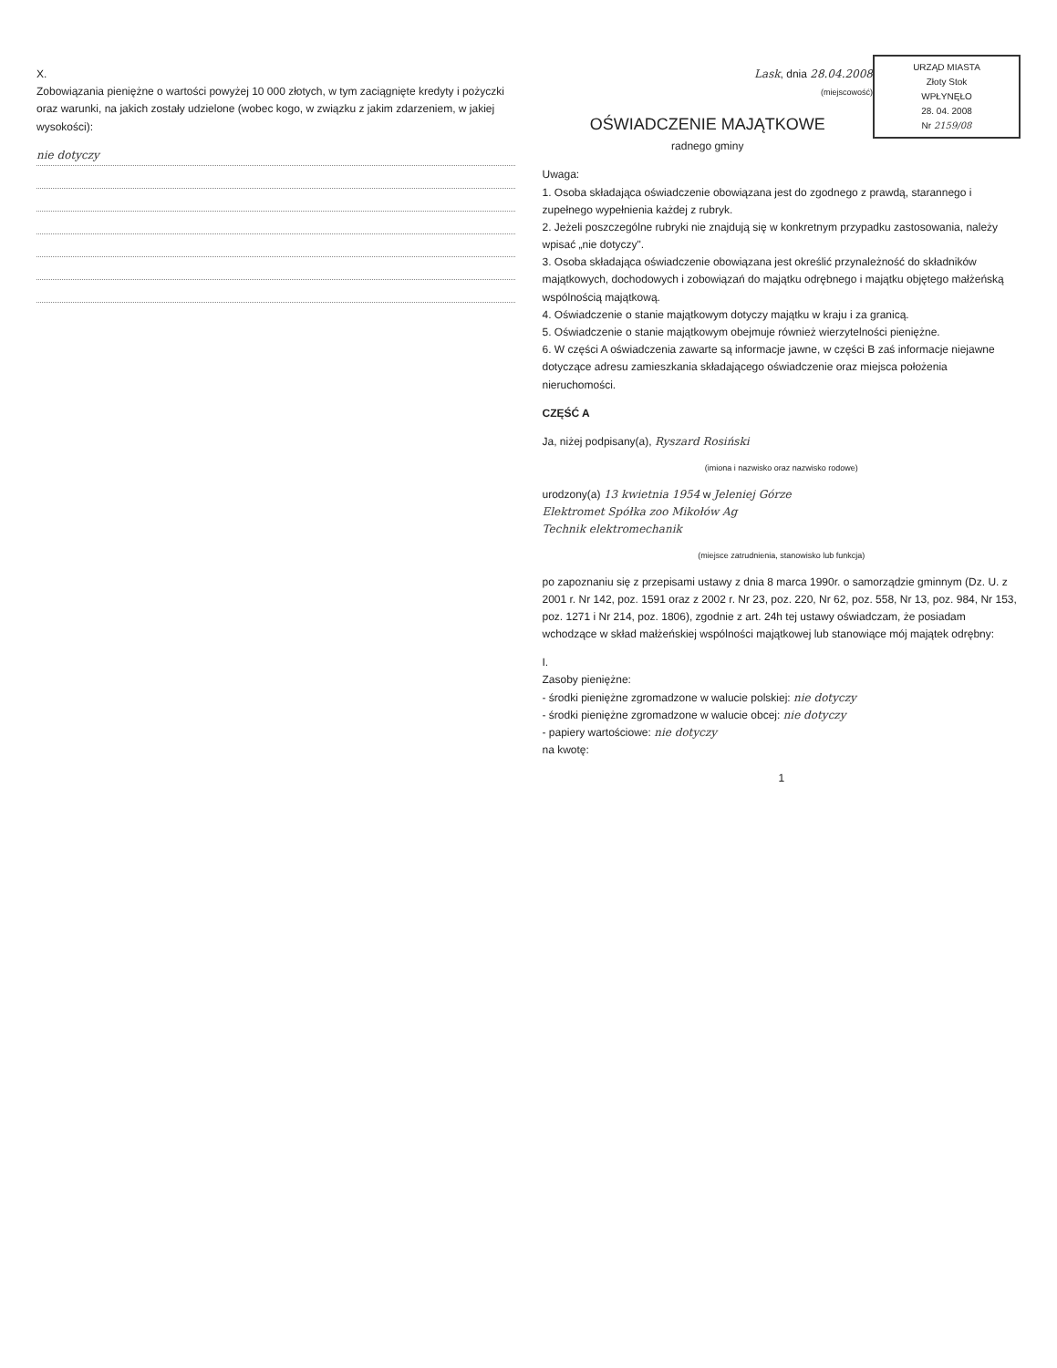X.
Zobowiązania pieniężne o wartości powyżej 10 000 złotych, w tym zaciągnięte kredyty i pożyczki oraz warunki, na jakich zostały udzielone (wobec kogo, w związku z jakim zdarzeniem, w jakiej wysokości):
nie dotyczy
URZĄD MIASTA
Złoty Stok
WPŁYNĘŁO
28. 04. 2008
Nr 2159/08
Lask, dnia 28.04.2008
(miejscowość)
OŚWIADCZENIE MAJĄTKOWE
radnego gminy
Uwaga:
1. Osoba składająca oświadczenie obowiązana jest do zgodnego z prawdą, starannego i zupełnego wypełnienia każdej z rubryk.
2. Jeżeli poszczególne rubryki nie znajdują się w konkretnym przypadku zastosowania, należy wpisać „nie dotyczy".
3. Osoba składająca oświadczenie obowiązana jest określić przynależność do składników majątkowych, dochodowych i zobowiązań do majątku odrębnego i majątku objętego małżeńską wspólnością majątkową.
4. Oświadczenie o stanie majątkowym dotyczy majątku w kraju i za granicą.
5. Oświadczenie o stanie majątkowym obejmuje również wierzytelności pieniężne.
6. W części A oświadczenia zawarte są informacje jawne, w części B zaś informacje niejawne dotyczące adresu zamieszkania składającego oświadczenie oraz miejsca położenia nieruchomości.
CZĘŚĆ A
Ja, niżej podpisany(a), Ryszard Rosiński
(imiona i nazwisko oraz nazwisko rodowe)
urodzony(a) 13 kwietnia 1954 w Jeleniej Górze
Elektromet Spółka zoo Mikołów Ag
Technik elektromechanik
(miejsce zatrudnienia, stanowisko lub funkcja)
po zapoznaniu się z przepisami ustawy z dnia 8 marca 1990r. o samorządzie gminnym (Dz. U. z 2001 r. Nr 142, poz. 1591 oraz z 2002 r. Nr 23, poz. 220, Nr 62, poz. 558, Nr 13, poz. 984, Nr 153, poz. 1271 i Nr 214, poz. 1806), zgodnie z art. 24h tej ustawy oświadczam, że posiadam wchodzące w skład małżeńskiej wspólności majątkowej lub stanowiące mój majątek odrębny:
I.
Zasoby pieniężne:
- środki pieniężne zgromadzone w walucie polskiej: nie dotyczy
- środki pieniężne zgromadzone w walucie obcej: nie dotyczy
- papiery wartościowe: nie dotyczy
na kwotę:
1